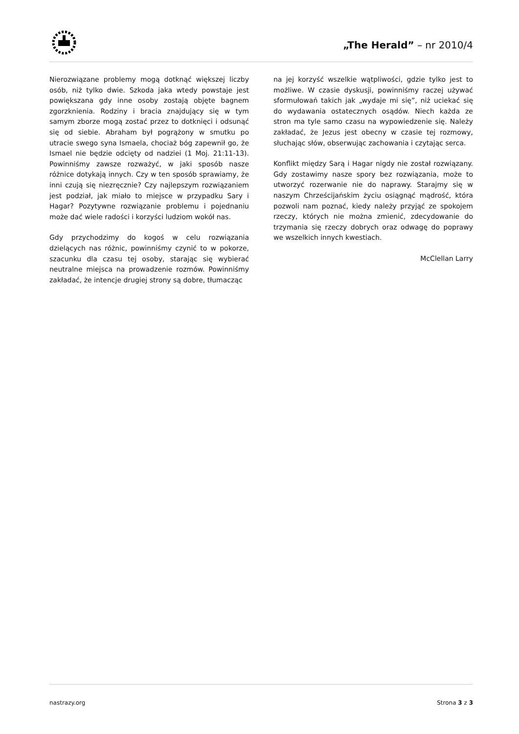„The Herald” – nr 2010/4
Nierozwiązane problemy mogą dotknąć większej liczby osób, niż tylko dwie. Szkoda jaka wtedy powstaje jest powiększana gdy inne osoby zostają objęte bagnem zgorzknienia. Rodziny i bracia znajdujący się w tym samym zborze mogą zostać przez to dotknięci i odsunąć się od siebie. Abraham był pogrążony w smutku po utracie swego syna Ismaela, chociaż bóg zapewnił go, że Ismael nie będzie odcięty od nadziei (1 Moj. 21:11-13). Powinniśmy zawsze rozważyć, w jaki sposób nasze różnice dotykają innych. Czy w ten sposób sprawiamy, że inni czują się niezręcznie? Czy najlepszym rozwiązaniem jest podział, jak miało to miejsce w przypadku Sary i Hagar? Pozytywne rozwiązanie problemu i pojednaniu może dać wiele radości i korzyści ludziom wokół nas.
Gdy przychodzimy do kogoś w celu rozwiązania dzielących nas różnic, powinniśmy czynić to w pokorze, szacunku dla czasu tej osoby, starając się wybierać neutralne miejsca na prowadzenie rozmów. Powinniśmy zakładać, że intencje drugiej strony są dobre, tłumacząc
na jej korzyść wszelkie wątpliwości, gdzie tylko jest to możliwe. W czasie dyskusji, powinniśmy raczej używać sformułowań takich jak „wydaje mi się”, niż uciekać się do wydawania ostatecznych osądów. Niech każda ze stron ma tyle samo czasu na wypowiedzenie się. Należy zakładać, że Jezus jest obecny w czasie tej rozmowy, słuchając słów, obserwując zachowania i czytając serca.
Konflikt między Sarą i Hagar nigdy nie został rozwiązany. Gdy zostawimy nasze spory bez rozwiązania, może to utworzyć rozerwanie nie do naprawy. Starajmy się w naszym Chrześcijańskim życiu osiągnąć mądrość, która pozwoli nam poznać, kiedy należy przyjąć ze spokojem rzeczy, których nie można zmienić, zdecydowanie do trzymania się rzeczy dobrych oraz odwagę do poprawy we wszelkich innych kwestiach.
McClellan Larry
nastrazy.org Strona 3 z 3